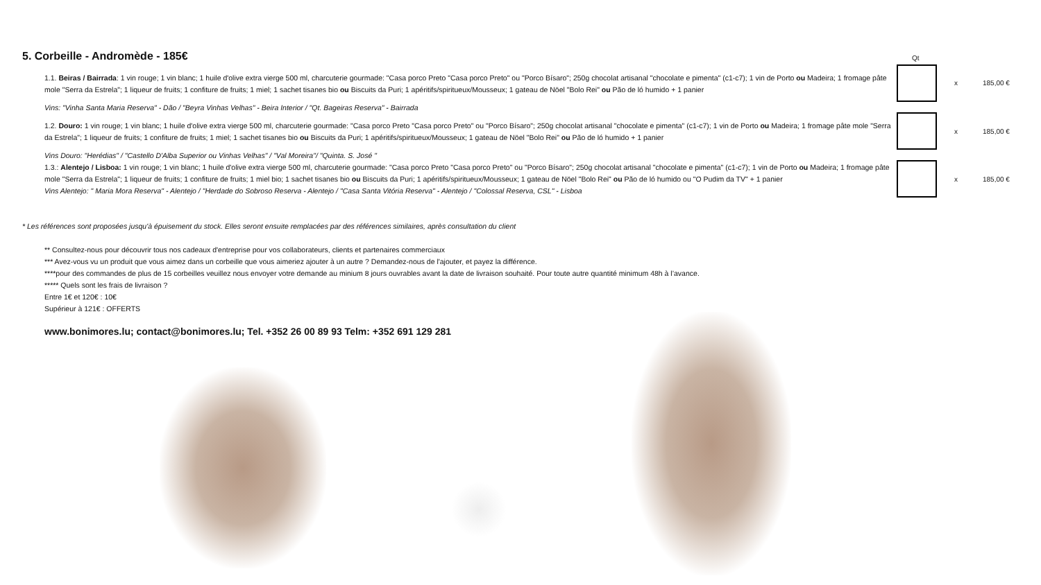5. Corbeille - Andromède - 185€
Qt
1.1. Beiras / Bairrada: 1 vin rouge; 1 vin blanc; 1 huile d'olive extra vierge 500 ml, charcuterie gourmade: "Casa porco Preto "Casa porco Preto" ou "Porco Bísaro"; 250g chocolat artisanal "chocolate e pimenta" (c1-c7); 1 vin de Porto ou Madeira; 1 fromage pâte mole "Serra da Estrela"; 1 liqueur de fruits; 1 confiture de fruits; 1 miel; 1 sachet tisanes bio ou Biscuits da Puri; 1 apéritifs/spiritueux/Mousseux; 1 gateau de Nöel "Bolo Rei" ou Pão de ló humido + 1 panier
Vins: "Vinha Santa Maria Reserva" - Dão / "Beyra Vinhas Velhas" - Beira Interior / "Qt. Bageiras Reserva" - Bairrada
1.2. Douro: 1 vin rouge; 1 vin blanc; 1 huile d'olive extra vierge 500 ml, charcuterie gourmade: "Casa porco Preto "Casa porco Preto" ou "Porco Bísaro"; 250g chocolat artisanal "chocolate e pimenta" (c1-c7); 1 vin de Porto ou Madeira; 1 fromage pâte mole "Serra da Estrela"; 1 liqueur de fruits; 1 confiture de fruits; 1 miel; 1 sachet tisanes bio ou Biscuits da Puri; 1 apéritifs/spiritueux/Mousseux; 1 gateau de Nöel "Bolo Rei" ou Pão de ló humido + 1 panier
Vins Douro: "Herédias" / "Castello D'Alba Superior ou Vinhas Velhas" / "Val Moreira"/ "Quinta. S. José "
1.3.: Alentejo / Lisboa: 1 vin rouge; 1 vin blanc; 1 huile d'olive extra vierge 500 ml, charcuterie gourmade: "Casa porco Preto "Casa porco Preto" ou "Porco Bísaro"; 250g chocolat artisanal "chocolate e pimenta" (c1-c7); 1 vin de Porto ou Madeira; 1 fromage pâte mole "Serra da Estrela"; 1 liqueur de fruits; 1 confiture de fruits; 1 miel bio; 1 sachet tisanes bio ou Biscuits da Puri; 1 apéritifs/spiritueux/Mousseux; 1 gateau de Nöel "Bolo Rei" ou Pão de ló humido ou "O Pudim da TV" + 1 panier
Vins Alentejo: " Maria Mora Reserva" - Alentejo / "Herdade do Sobroso Reserva - Alentejo / "Casa Santa Vitória Reserva" - Alentejo / "Colossal Reserva, CSL" - Lisboa
x 185,00 €
x 185,00 €
x 185,00 €
* Les références sont proposées jusqu'à épuisement du stock. Elles seront ensuite remplacées par des références similaires, après consultation du client
** Consultez-nous pour découvrir tous nos cadeaux d'entreprise pour vos collaborateurs, clients et partenaires commerciaux
*** Avez-vous vu un produit que vous aimez dans un corbeille que vous aimeriez ajouter à un autre ? Demandez-nous de l'ajouter, et payez la différence.
****pour des commandes de plus de 15 corbeilles veuillez nous envoyer votre demande au minium 8 jours ouvrables avant la date de livraison souhaité. Pour toute autre quantité minimum 48h à l’avance.
***** Quels sont les frais de livraison ?
Entre 1€ et 120€ : 10€
Supérieur à 121€ : OFFERTS
www.bonimores.lu; contact@bonimores.lu; Tel. +352 26 00 89 93 Telm: +352 691 129 281